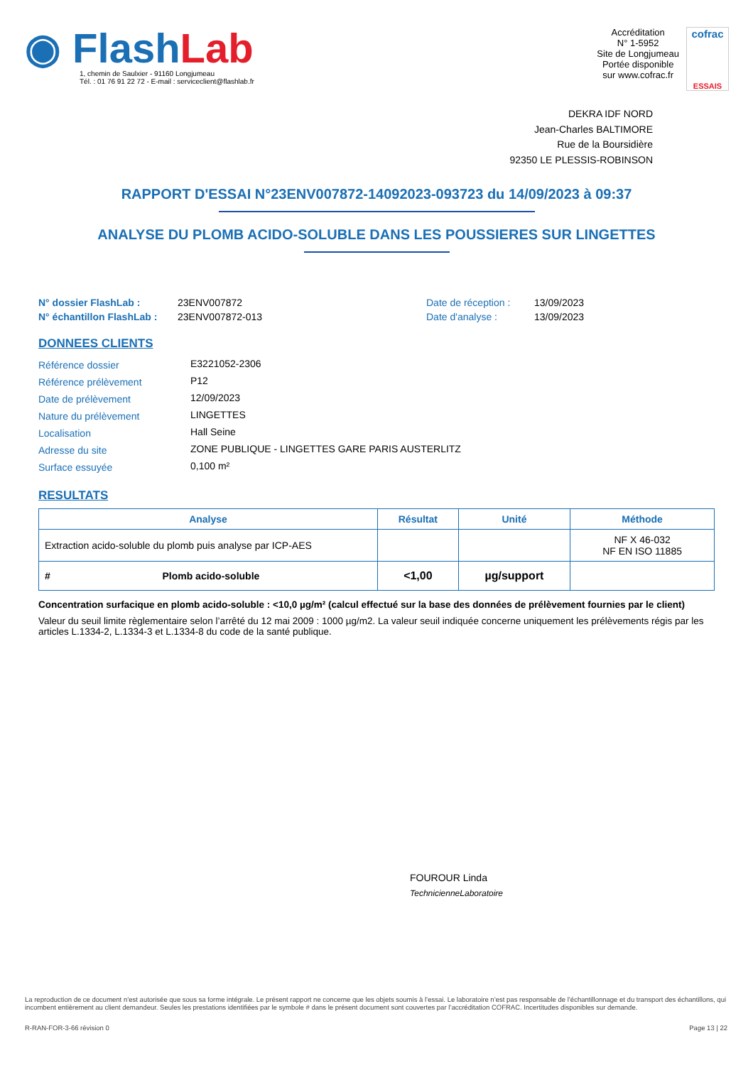◉ FlashLab
1, chemin de Saulxier - 91160 Longjumeau
Tél. : 01 76 91 22 72 - E-mail : serviceclient@flashlab.fr
Accréditation
N° 1-5952
Site de Longjumeau
Portée disponible
sur www.cofrac.fr
cofrac
ESSAIS
DEKRA IDF NORD
Jean-Charles BALTIMORE
Rue de la Boursidière
92350 LE PLESSIS-ROBINSON
RAPPORT D'ESSAI N°23ENV007872-14092023-093723 du 14/09/2023 à 09:37
ANALYSE DU PLOMB ACIDO-SOLUBLE DANS LES POUSSIERES SUR LINGETTES
| N° dossier FlashLab : | 23ENV007872 | Date de réception : | 13/09/2023 |
| N° échantillon FlashLab : | 23ENV007872-013 | Date d'analyse : | 13/09/2023 |
DONNEES CLIENTS
| Référence dossier | E3221052-2306 |
| Référence prélèvement | P12 |
| Date de prélèvement | 12/09/2023 |
| Nature du prélèvement | LINGETTES |
| Localisation | Hall Seine |
| Adresse du site | ZONE PUBLIQUE - LINGETTES GARE PARIS AUSTERLITZ |
| Surface essuyée | 0,100 m² |
RESULTATS
| Analyse | Résultat | Unité | Méthode |
| --- | --- | --- | --- |
| Extraction acido-soluble du plomb puis analyse par ICP-AES | | | NF X 46-032 NF EN ISO 11885 |
| # Plomb acido-soluble | <1,00 | µg/support | |
Concentration surfacique en plomb acido-soluble : <10,0 µg/m² (calcul effectué sur la base des données de prélèvement fournies par le client)
Valeur du seuil limite règlementaire selon l’arrêté du 12 mai 2009 : 1000 µg/m2. La valeur seuil indiquée concerne uniquement les prélèvements régis par les articles L.1334-2, L.1334-3 et L.1334-8 du code de la santé publique.
FOUROUR Linda
TechnicienneLaboratoire
La reproduction de ce document n’est autorisée que sous sa forme intégrale. Le présent rapport ne concerne que les objets soumis à l’essai. Le laboratoire n’est pas responsable de l’échantillonnage et du transport des échantillons, qui incombent entièrement au client demandeur. Seules les prestations identifiées par le symbole # dans le présent document sont couvertes par l’accréditation COFRAC. Incertitudes disponibles sur demande.
R-RAN-FOR-3-66 révision 0 Page 13 | 22